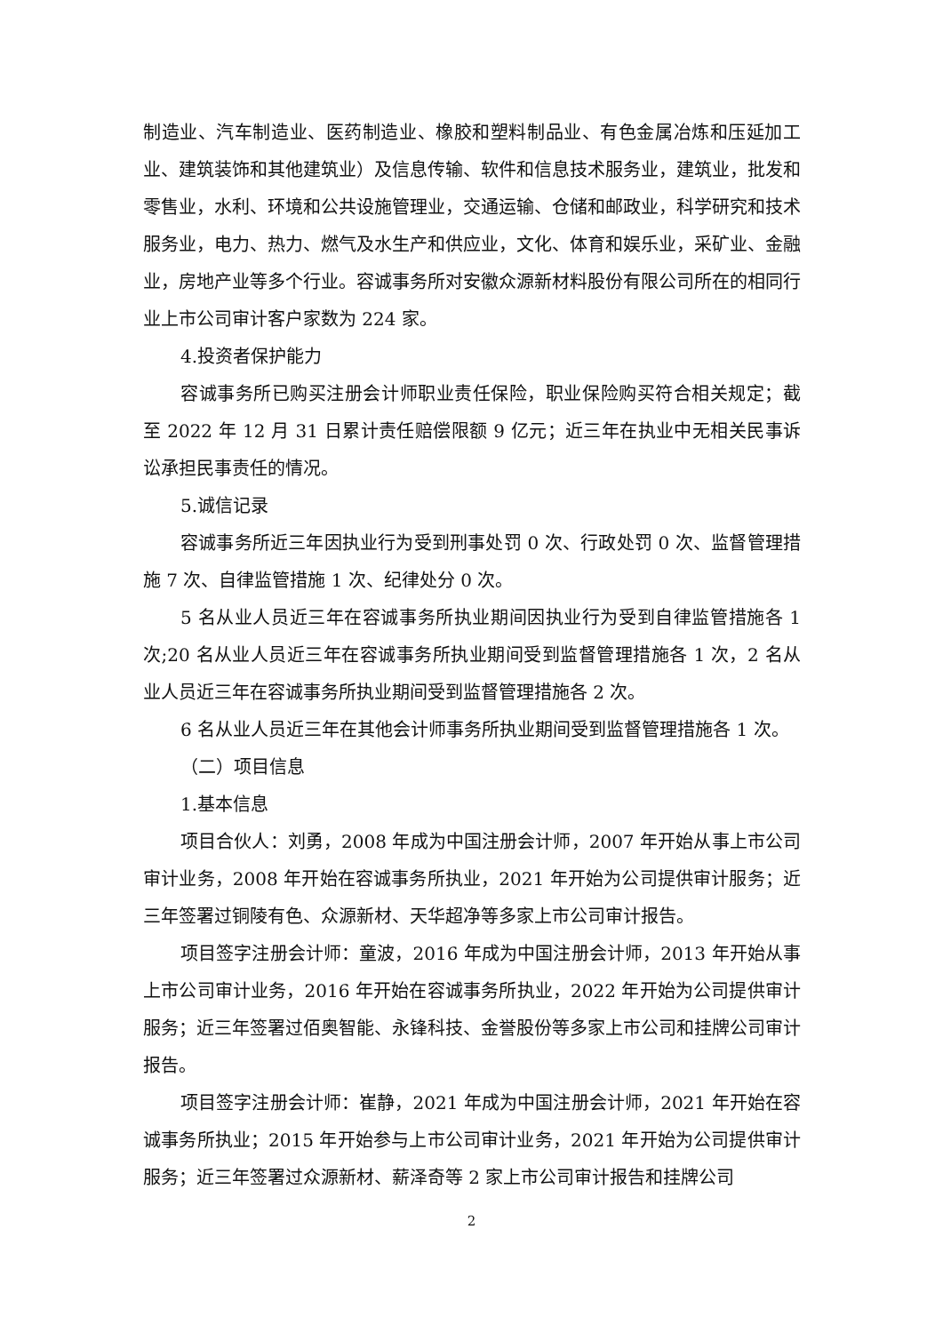制造业、汽车制造业、医药制造业、橡胶和塑料制品业、有色金属冶炼和压延加工业、建筑装饰和其他建筑业）及信息传输、软件和信息技术服务业，建筑业，批发和零售业，水利、环境和公共设施管理业，交通运输、仓储和邮政业，科学研究和技术服务业，电力、热力、燃气及水生产和供应业，文化、体育和娱乐业，采矿业、金融业，房地产业等多个行业。容诚事务所对安徽众源新材料股份有限公司所在的相同行业上市公司审计客户家数为 224 家。
4.投资者保护能力
容诚事务所已购买注册会计师职业责任保险，职业保险购买符合相关规定；截至 2022 年 12 月 31 日累计责任赔偿限额 9 亿元；近三年在执业中无相关民事诉讼承担民事责任的情况。
5.诚信记录
容诚事务所近三年因执业行为受到刑事处罚 0 次、行政处罚 0 次、监督管理措施 7 次、自律监管措施 1 次、纪律处分 0 次。
5 名从业人员近三年在容诚事务所执业期间因执业行为受到自律监管措施各 1 次;20 名从业人员近三年在容诚事务所执业期间受到监督管理措施各 1 次，2 名从业人员近三年在容诚事务所执业期间受到监督管理措施各 2 次。
6 名从业人员近三年在其他会计师事务所执业期间受到监督管理措施各 1 次。
（二）项目信息
1.基本信息
项目合伙人：刘勇，2008 年成为中国注册会计师，2007 年开始从事上市公司审计业务，2008 年开始在容诚事务所执业，2021 年开始为公司提供审计服务；近三年签署过铜陵有色、众源新材、天华超净等多家上市公司审计报告。
项目签字注册会计师：童波，2016 年成为中国注册会计师，2013 年开始从事上市公司审计业务，2016 年开始在容诚事务所执业，2022 年开始为公司提供审计服务；近三年签署过佰奥智能、永锋科技、金誉股份等多家上市公司和挂牌公司审计报告。
项目签字注册会计师：崔静，2021 年成为中国注册会计师，2021 年开始在容诚事务所执业；2015 年开始参与上市公司审计业务，2021 年开始为公司提供审计服务；近三年签署过众源新材、薪泽奇等 2 家上市公司审计报告和挂牌公司
2